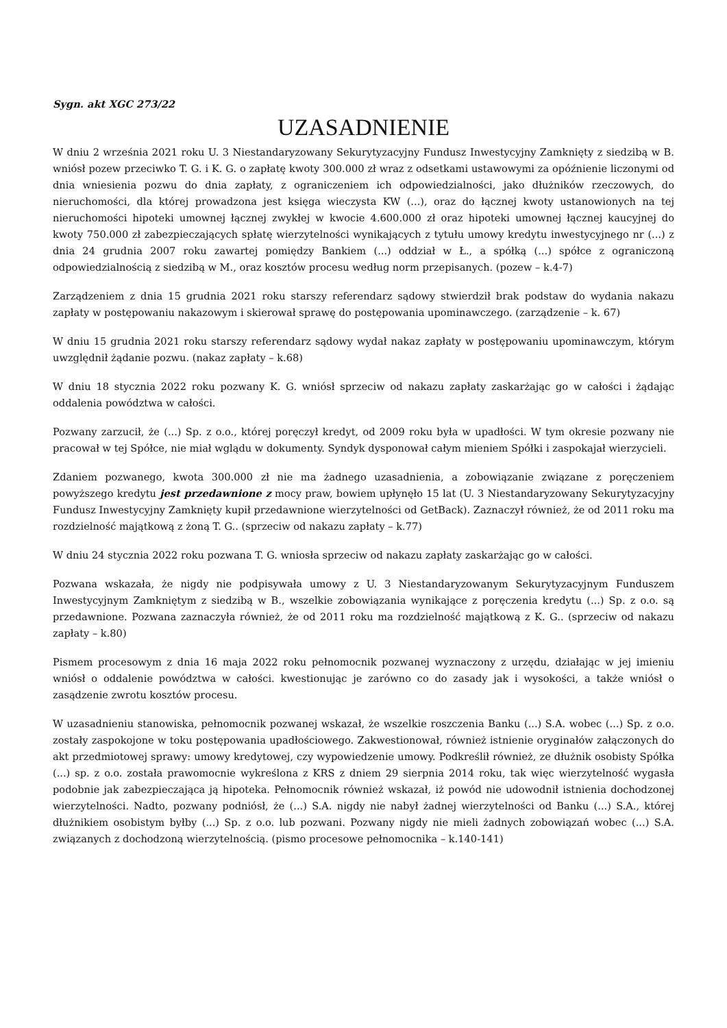Sygn. akt XGC 273/22
UZASADNIENIE
W dniu 2 września 2021 roku U. 3 Niestandaryzowany Sekurytyzacyjny Fundusz Inwestycyjny Zamknięty z siedzibą w B. wniósł pozew przeciwko T. G. i K. G. o zapłatę kwoty 300.000 zł wraz z odsetkami ustawowymi za opóźnienie liczonymi od dnia wniesienia pozwu do dnia zapłaty, z ograniczeniem ich odpowiedzialności, jako dłużników rzeczowych, do nieruchomości, dla której prowadzona jest księga wieczysta KW (...), oraz do łącznej kwoty ustanowionych na tej nieruchomości hipoteki umownej łącznej zwykłej w kwocie 4.600.000 zł oraz hipoteki umownej łącznej kaucyjnej do kwoty 750.000 zł zabezpieczających spłatę wierzytelności wynikających z tytułu umowy kredytu inwestycyjnego nr (...) z dnia 24 grudnia 2007 roku zawartej pomiędzy Bankiem (...) oddział w Ł., a spółką (...) spółce z ograniczoną odpowiedzialnością z siedzibą w M., oraz kosztów procesu według norm przepisanych. (pozew – k.4-7)
Zarządzeniem z dnia 15 grudnia 2021 roku starszy referendarz sądowy stwierdził brak podstaw do wydania nakazu zapłaty w postępowaniu nakazowym i skierował sprawę do postępowania upominawczego. (zarządzenie – k. 67)
W dniu 15 grudnia 2021 roku starszy referendarz sądowy wydał nakaz zapłaty w postępowaniu upominawczym, którym uwzględnił żądanie pozwu. (nakaz zapłaty – k.68)
W dniu 18 stycznia 2022 roku pozwany K. G. wniósł sprzeciw od nakazu zapłaty zaskarżając go w całości i żądając oddalenia powództwa w całości.
Pozwany zarzucił, że (...) Sp. z o.o., której poręczył kredyt, od 2009 roku była w upadłości. W tym okresie pozwany nie pracował w tej Spółce, nie miał wglądu w dokumenty. Syndyk dysponował całym mieniem Spółki i zaspokajał wierzycieli.
Zdaniem pozwanego, kwota 300.000 zł nie ma żadnego uzasadnienia, a zobowiązanie związane z poręczeniem powyższego kredytu jest przedawnione z mocy praw, bowiem upłynęło 15 lat (U. 3 Niestandaryzowany Sekurytyzacyjny Fundusz Inwestycyjny Zamknięty kupił przedawnione wierzytelności od GetBack). Zaznaczył również, że od 2011 roku ma rozdzielność majątkową z żoną T. G.. (sprzeciw od nakazu zapłaty – k.77)
W dniu 24 stycznia 2022 roku pozwana T. G. wniosła sprzeciw od nakazu zapłaty zaskarżając go w całości.
Pozwana wskazała, że nigdy nie podpisywała umowy z U. 3 Niestandaryzowanym Sekurytyzacyjnym Funduszem Inwestycyjnym Zamkniętym z siedzibą w B., wszelkie zobowiązania wynikające z poręczenia kredytu (...) Sp. z o.o. są przedawnione. Pozwana zaznaczyła również, że od 2011 roku ma rozdzielność majątkową z K. G.. (sprzeciw od nakazu zapłaty – k.80)
Pismem procesowym z dnia 16 maja 2022 roku pełnomocnik pozwanej wyznaczony z urzędu, działając w jej imieniu wniósł o oddalenie powództwa w całości. kwestionując je zarówno co do zasady jak i wysokości, a także wniósł o zasądzenie zwrotu kosztów procesu.
W uzasadnieniu stanowiska, pełnomocnik pozwanej wskazał, że wszelkie roszczenia Banku (...) S.A. wobec (...) Sp. z o.o. zostały zaspokojone w toku postępowania upadłościowego. Zakwestionował, również istnienie oryginałów załączonych do akt przedmiotowej sprawy: umowy kredytowej, czy wypowiedzenie umowy. Podkreślił również, ze dłużnik osobisty Spółka (...) sp. z o.o. została prawomocnie wykreślona z KRS z dniem 29 sierpnia 2014 roku, tak więc wierzytelność wygasła podobnie jak zabezpieczająca ją hipoteka. Pełnomocnik również wskazał, iż powód nie udowodnił istnienia dochodzonej wierzytelności. Nadto, pozwany podniósł, że (...) S.A. nigdy nie nabył żadnej wierzytelności od Banku (...) S.A., której dłużnikiem osobistym byłby (...) Sp. z o.o. lub pozwani. Pozwany nigdy nie mieli żadnych zobowiązań wobec (...) S.A. związanych z dochodzoną wierzytelnością. (pismo procesowe pełnomocnika – k.140-141)